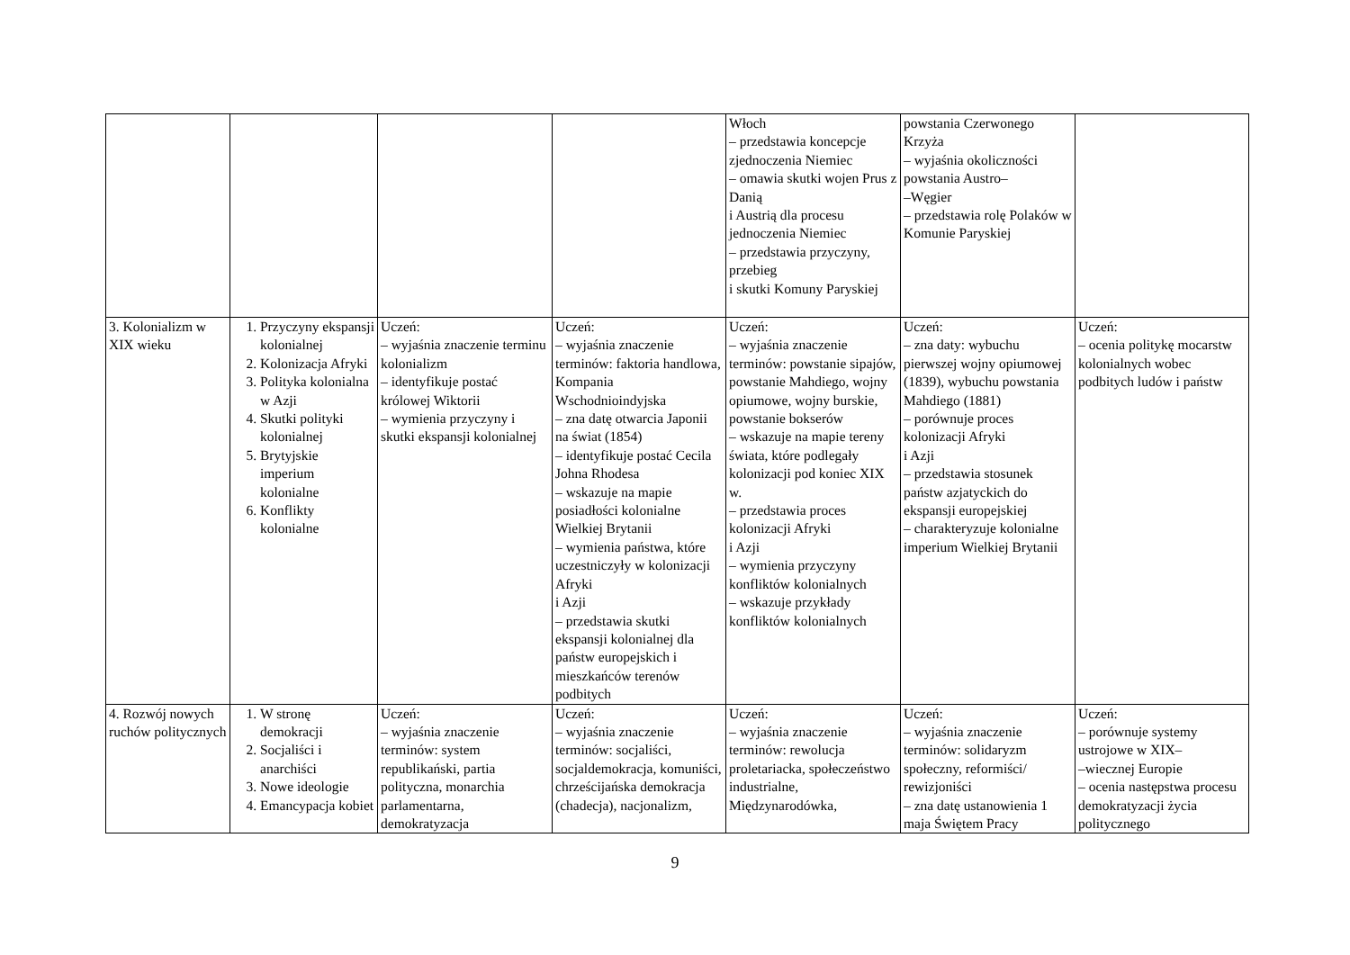| | | | | Włoch – przedstawia koncepcje zjednoczenia Niemiec – omawia skutki wojen Prus z Danią i Austrią dla procesu jednoczenia Niemiec – przedstawia przyczyny, przebieg i skutki Komuny Paryskiej | powstania Czerwonego Krzyża – wyjaśnia okoliczności powstania Austro– –Węgier – przedstawia rolę Polaków w Komunie Paryskiej | |
| 3. Kolonializm w XIX wieku | 1. Przyczyny ekspansji kolonialnej 2. Kolonizacja Afryki 3. Polityka kolonialna w Azji 4. Skutki polityki kolonialnej 5. Brytyjskie imperium kolonialne 6. Konflikty kolonialne | Uczeń: – wyjaśnia znaczenie terminu kolonializm – identyfikuje postać królowej Wiktorii – wymienia przyczyny i skutki ekspansji kolonialnej | Uczeń: – wyjaśnia znaczenie terminów: faktoria handlowa, Kompania Wschodnioindyjska – zna datę otwarcia Japonii na świat (1854) – identyfikuje postać Cecila Johna Rhodesa – wskazuje na mapie posiadłości kolonialne Wielkiej Brytanii – wymienia państwa, które uczestniczyły w kolonizacji Afryki i Azji – przedstawia skutki ekspansji kolonialnej dla państw europejskich i mieszkańców terenów podbitych | Uczeń: – wyjaśnia znaczenie terminów: powstanie sipajów, powstanie Mahdiego, wojny opiumowe, wojny burskie, powstanie bokserów – wskazuje na mapie tereny świata, które podlegały kolonizacji pod koniec XIX w. – przedstawia proces kolonizacji Afryki i Azji – wymienia przyczyny konfliktów kolonialnych – wskazuje przykłady konfliktów kolonialnych | Uczeń: – zna daty: wybuchu pierwszej wojny opiumowej (1839), wybuchu powstania Mahdiego (1881) – porównuje proces kolonizacji Afryki i Azji – przedstawia stosunek państw azjatyckich do ekspansji europejskiej – charakteryzuje kolonialne imperium Wielkiej Brytanii | Uczeń: – ocenia politykę mocarstw kolonialnych wobec podbitych ludów i państw |
| 4. Rozwój nowych ruchów politycznych | 1. W stronę demokracji 2. Socjaliści i anarchiści 3. Nowe ideologie 4. Emancypacja kobiet | Uczeń: – wyjaśnia znaczenie terminów: system republikański, partia polityczna, monarchia parlamentarna, demokratyzacja | Uczeń: – wyjaśnia znaczenie terminów: socjaliści, socjaldemokracja, komuniści, chrześcijańska demokracja (chadecja), nacjonalizm, | Uczeń: – wyjaśnia znaczenie terminów: rewolucja proletariacka, społeczeństwo industrialne, Międzynarodówka, | Uczeń: – wyjaśnia znaczenie terminów: solidaryzm społeczny, reformiści/ rewizjoniści – zna datę ustanowienia 1 maja Świętem Pracy | Uczeń: – porównuje systemy ustrojowe w XIX– –wiecznej Europie – ocenia następstwa procesu demokratyzacji życia politycznego |
9